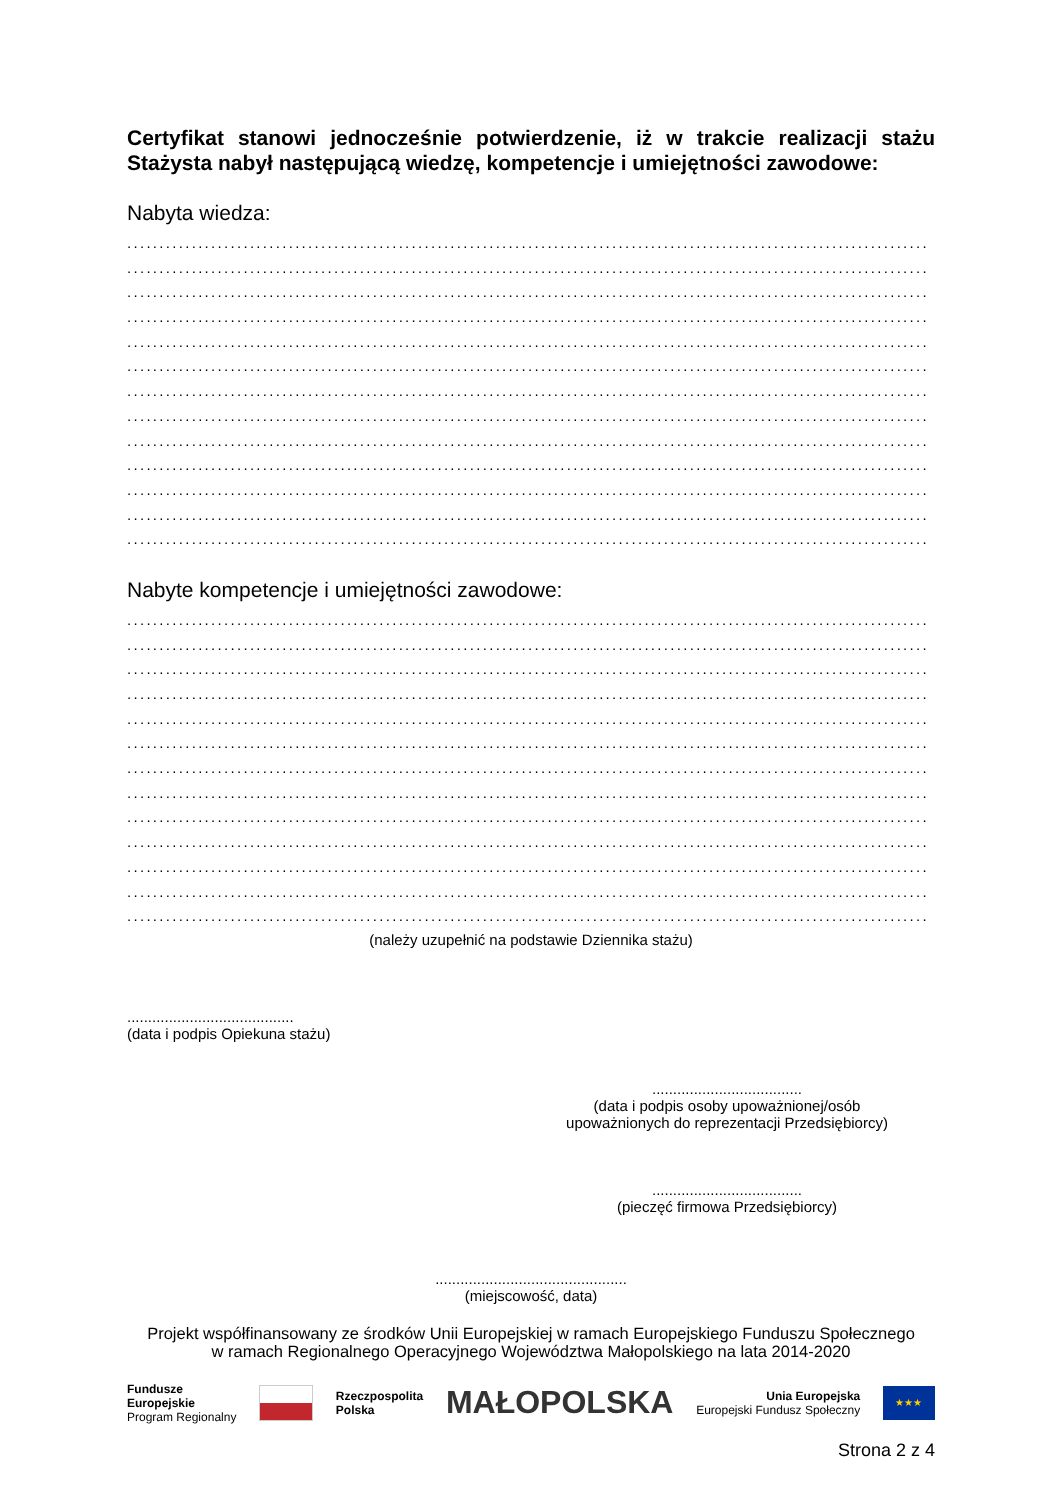Certyfikat stanowi jednocześnie potwierdzenie, iż w trakcie realizacji stażu Stażysta nabył następującą wiedzę, kompetencje i umiejętności zawodowe:
Nabyta wiedza:
............................................................................................................................
............................................................................................................................
............................................................................................................................
............................................................................................................................
............................................................................................................................
............................................................................................................................
............................................................................................................................
............................................................................................................................
............................................................................................................................
............................................................................................................................
............................................................................................................................
............................................................................................................................
............................................................................................................................
Nabyte kompetencje i umiejętności zawodowe:
............................................................................................................................
............................................................................................................................
............................................................................................................................
............................................................................................................................
............................................................................................................................
............................................................................................................................
............................................................................................................................
............................................................................................................................
............................................................................................................................
............................................................................................................................
............................................................................................................................
............................................................................................................................
............................................................................................................................
(należy uzupełnić na podstawie Dziennika stażu)
........................................
(data i podpis Opiekuna stażu)
....................................
(data i podpis osoby upoważnionej/osób
upoważnionych do reprezentacji Przedsiębiorcy)
....................................
(pieczęć firmowa Przedsiębiorcy)
..............................................
(miejscowość, data)
Projekt współfinansowany ze środków Unii Europejskiej w ramach Europejskiego Funduszu Społecznego
w ramach Regionalnego Operacyjnego Województwa Małopolskiego na lata 2014-2020
Fundusze
Europejskie
Program Regionalny
Rzeczpospolita
Polska
MAŁOPOLSKA
Unia Europejska
Europejski Fundusz Społeczny
★★★
Strona 2 z 4